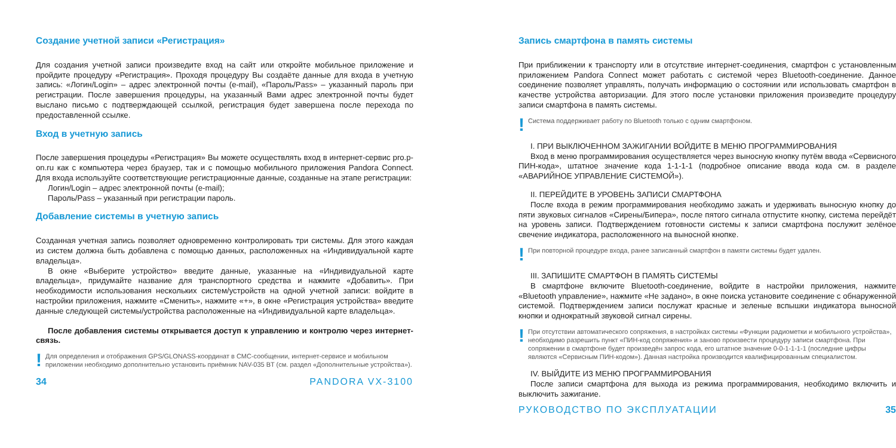Создание учетной записи «Регистрация»
Для создания учетной записи произведите вход на сайт или откройте мобильное приложение и пройдите процедуру «Регистрация». Проходя процедуру Вы создаёте данные для входа в учетную запись: «Логин/Login» – адрес электронной почты (e-mail), «Пароль/Pass» – указанный пароль при регистрации. После завершения процедуры, на указанный Вами адрес электронной почты будет выслано письмо с подтверждающей ссылкой, регистрация будет завершена после перехода по предоставленной ссылке.
Вход в учетную запись
После завершения процедуры «Регистрация» Вы можете осуществлять вход в интернет-сервис pro.p-on.ru как с компьютера через браузер, так и с помощью мобильного приложения Pandora Connect. Для входа используйте соответствующие регистрационные данные, созданные на этапе регистрации:
Логин/Login – адрес электронной почты (e-mail);
Пароль/Pass – указанный при регистрации пароль.
Добавление системы в учетную запись
Созданная учетная запись позволяет одновременно контролировать три системы. Для этого каждая из систем должна быть добавлена с помощью данных, расположенных на «Индивидуальной карте владельца».
В окне «Выберите устройство» введите данные, указанные на «Индивидуальной карте владельца», придумайте название для транспортного средства и нажмите «Добавить». При необходимости использования нескольких систем/устройств на одной учетной записи: войдите в настройки приложения, нажмите «Сменить», нажмите «+», в окне «Регистрация устройства» введите данные следующей системы/устройства расположенные на «Индивидуальной карте владельца».
После добавления системы открывается доступ к управлению и контролю через интернет-связь.
! Для определения и отображения GPS/GLONASS-координат в СМС-сообщении, интернет-сервисе и мобильном приложении необходимо дополнительно установить приёмник NAV-035 BT (см. раздел «Дополнительные устройства»).
34 PANDORA VX-3100
Запись смартфона в память системы
При приближении к транспорту или в отсутствие интернет-соединения, смартфон с установленным приложением Pandora Connect может работать с системой через Bluetooth-соединение. Данное соединение позволяет управлять, получать информацию о состоянии или использовать смартфон в качестве устройства авторизации. Для этого после установки приложения произведите процедуру записи смартфона в память системы.
! Система поддерживает работу по Bluetooth только с одним смартфоном.
I. ПРИ ВЫКЛЮЧЕННОМ ЗАЖИГАНИИ ВОЙДИТЕ В МЕНЮ ПРОГРАММИРОВАНИЯ
Вход в меню программирования осуществляется через выносную кнопку путём ввода «Сервисного ПИН-кода», штатное значение кода 1-1-1-1 (подробное описание ввода кода см. в разделе «АВАРИЙНОЕ УПРАВЛЕНИЕ СИСТЕМОЙ»).
II. ПЕРЕЙДИТЕ В УРОВЕНЬ ЗАПИСИ СМАРТФОНА
После входа в режим программирования необходимо зажать и удерживать выносную кнопку до пяти звуковых сигналов «Сирены/Бипера», после пятого сигнала отпустите кнопку, система перейдёт на уровень записи. Подтверждением готовности системы к записи смартфона послужит зелёное свечение индикатора, расположенного на выносной кнопке.
! При повторной процедуре входа, ранее записанный смартфон в памяти системы будет удален.
III. ЗАПИШИТЕ СМАРТФОН В ПАМЯТЬ СИСТЕМЫ
В смартфоне включите Bluetooth-соединение, войдите в настройки приложения, нажмите «Bluetooth управление», нажмите «Не задано», в окне поиска установите соединение с обнаруженной системой. Подтверждением записи послужат красные и зеленые вспышки индикатора выносной кнопки и однократный звуковой сигнал сирены.
! При отсутствии автоматического сопряжения, в настройках системы «Функции радиометки и мобильного устройства», необходимо разрешить пункт «ПИН-код сопряжения» и заново произвести процедуру записи смартфона. При сопряжении в смартфоне будет произведён запрос кода, его штатное значение 0-0-1-1-1-1 (последние цифры являются «Сервисным ПИН-кодом»). Данная настройка производится квалифицированным специалистом.
IV. ВЫЙДИТЕ ИЗ МЕНЮ ПРОГРАММИРОВАНИЯ
После записи смартфона для выхода из режима программирования, необходимо включить и выключить зажигание.
РУКОВОДСТВО ПО ЭКСПЛУАТАЦИИ 35